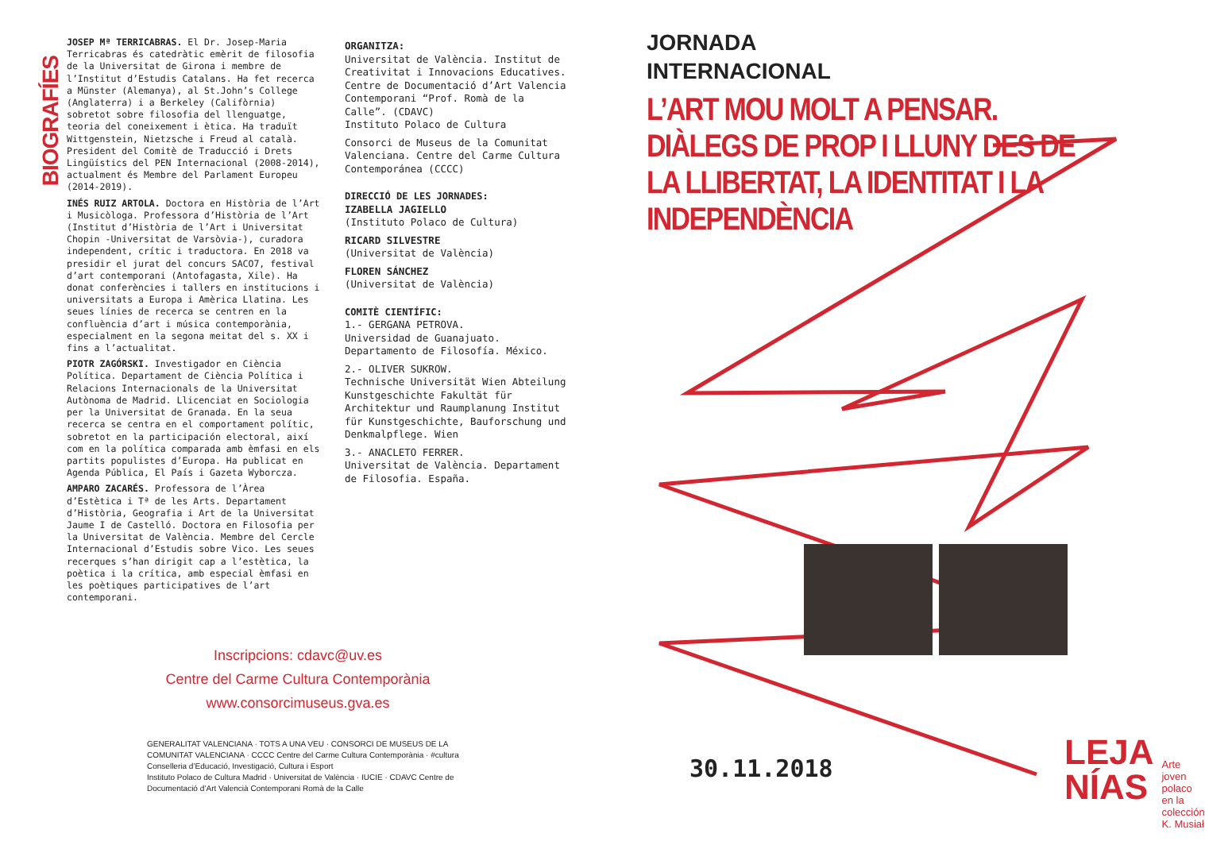BIOGRAFÍES
JOSEP Mª TERRICABRAS. El Dr. Josep-Maria Terricabras és catedràtic emèrit de filosofia de la Universitat de Girona i membre de l’Institut d’Estudis Catalans. Ha fet recerca a Münster (Alemanya), al St.John’s College (Anglaterra) i a Berkeley (Califòrnia) sobretot sobre filosofia del llenguatge, teoria del coneixement i ètica. Ha traduït Wittgenstein, Nietzsche i Freud al català. President del Comitè de Traducció i Drets Lingüístics del PEN Internacional (2008-2014), actualment és Membre del Parlament Europeu (2014-2019).
INÉS RUIZ ARTOLA. Doctora en Història de l’Art i Musicòloga. Professora d’Història de l’Art (Institut d’Història de l’Art i Universitat Chopin -Universitat de Varsòvia-), curadora independent, crític i traductora. En 2018 va presidir el jurat del concurs SACO7, festival d’art contemporani (Antofagasta, Xile). Ha donat conferències i tallers en institucions i universitats a Europa i Amèrica Llatina. Les seues línies de recerca se centren en la confluència d’art i música contemporània, especialment en la segona meitat del s. XX i fins a l’actualitat.
PIOTR ZAGÓRSKI. Investigador en Ciència Política. Departament de Ciència Política i Relacions Internacionals de la Universitat Autònoma de Madrid. Llicenciat en Sociologia per la Universitat de Granada. En la seua recerca se centra en el comportament polític, sobretot en la participación electoral, així com en la política comparada amb èmfasi en els partits populistes d’Europa. Ha publicat en Agenda Pública, El País i Gazeta Wyborcza.
AMPARO ZACARÉS. Professora de l’Àrea d’Estètica i Tª de les Arts. Departament d’Història, Geografia i Art de la Universitat Jaume I de Castelló. Doctora en Filosofia per la Universitat de València. Membre del Cercle Internacional d’Estudis sobre Vico. Les seues recerques s’han dirigit cap a l’estètica, la poètica i la crítica, amb especial èmfasi en les poètiques participatives de l’art contemporani.
ORGANITZA:
Universitat de València. Institut de Creativitat i Innovacions Educatives.
Centre de Documentació d’Art Valencia Contemporani “Prof. Romà de la Calle”. (CDAVC)
Instituto Polaco de Cultura
Consorci de Museus de la Comunitat Valenciana. Centre del Carme Cultura Contemporánea (CCCC)
DIRECCIÓ DE LES JORNADES:
IZABELLA JAGIELLO
(Instituto Polaco de Cultura)
RICARD SILVESTRE
(Universitat de València)
FLOREN SÁNCHEZ
(Universitat de València)
COMITÈ CIENTÍFIC:
1.- GERGANA PETROVA.
Universidad de Guanajuato. Departamento de Filosofía. México.
2.- OLIVER SUKROW.
Technische Universität Wien Abteilung Kunstgeschichte Fakultät für Architektur und Raumplanung Institut für Kunstgeschichte, Bauforschung und Denkmalpflege. Wien
3.- ANACLETO FERRER.
Universitat de València. Departament de Filosofia. España.
JORNADA
INTERNACIONAL
L’ART MOU MOLT A PENSAR.
DIÀLEGS DE PROP I LLUNY DES DE LA LLIBERTAT, LA IDENTITAT I LA INDEPENDÈNCIA
Inscripcions: cdavc@uv.es
Centre del Carme Cultura Contemporània
www.consorcimuseus.gva.es
GENERALITAT VALENCIANA · TOTS A UNA VEU · CONSORCI DE MUSEUS DE LA COMUNITAT VALENCIANA · CCCC Centre del Carme Cultura Contemporània · #cultura
Conselleria d’Educació, Investigació, Cultura i Esport
Instituto Polaco de Cultura Madrid · Universitat de València · IUCIE · CDAVC Centre de Documentació d’Art Valencià Contemporani Romà de la Calle
30.11.2018
LEJA
NÍAS Arte joven polaco en la colección K. Musiał